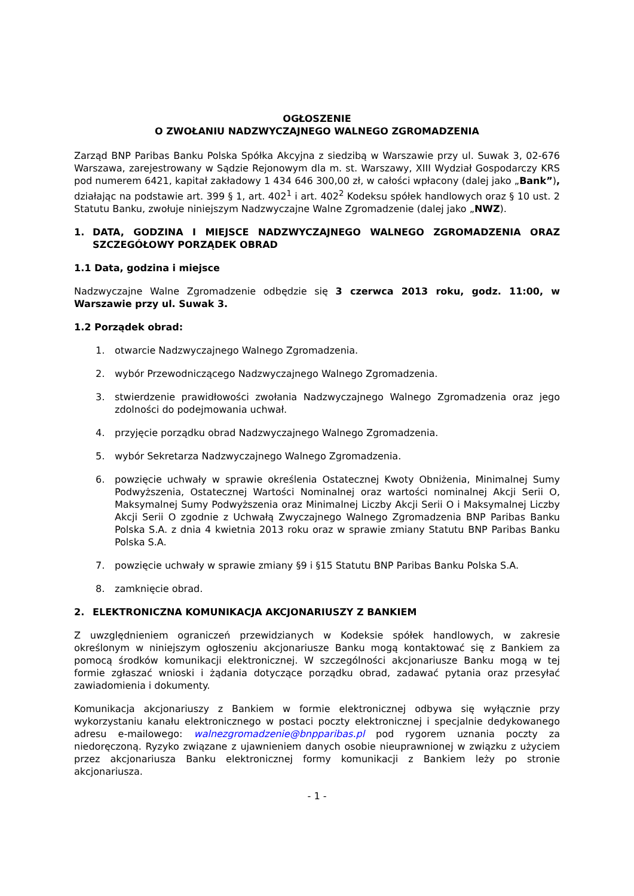OGŁOSZENIE
O ZWOŁANIU NADZWYCZAJNEGO WALNEGO ZGROMADZENIA
Zarząd BNP Paribas Banku Polska Spółka Akcyjna z siedzibą w Warszawie przy ul. Suwak 3, 02-676 Warszawa, zarejestrowany w Sądzie Rejonowym dla m. st. Warszawy, XIII Wydział Gospodarczy KRS pod numerem 6421, kapitał zakładowy 1 434 646 300,00 zł, w całości wpłacony (dalej jako „Bank”), działając na podstawie art. 399 § 1, art. 402<sup>1</sup> i art. 402<sup>2</sup> Kodeksu spółek handlowych oraz § 10 ust. 2 Statutu Banku, zwołuje niniejszym Nadzwyczajne Walne Zgromadzenie (dalej jako „NWZ).
1. DATA, GODZINA I MIEJSCE NADZWYCZAJNEGO WALNEGO ZGROMADZENIA ORAZ SZCZEGÓŁOWY PORZĄDEK OBRAD
1.1 Data, godzina i miejsce
Nadzwyczajne Walne Zgromadzenie odbędzie się 3 czerwca 2013 roku, godz. 11:00, w Warszawie przy ul. Suwak 3.
1.2 Porządek obrad:
1. otwarcie Nadzwyczajnego Walnego Zgromadzenia.
2. wybór Przewodniczącego Nadzwyczajnego Walnego Zgromadzenia.
3. stwierdzenie prawidłowości zwołania Nadzwyczajnego Walnego Zgromadzenia oraz jego zdolności do podejmowania uchwał.
4. przyjęcie porządku obrad Nadzwyczajnego Walnego Zgromadzenia.
5. wybór Sekretarza Nadzwyczajnego Walnego Zgromadzenia.
6. powzięcie uchwały w sprawie określenia Ostatecznej Kwoty Obniżenia, Minimalnej Sumy Podwyższenia, Ostatecznej Wartości Nominalnej oraz wartości nominalnej Akcji Serii O, Maksymalnej Sumy Podwyższenia oraz Minimalnej Liczby Akcji Serii O i Maksymalnej Liczby Akcji Serii O zgodnie z Uchwałą Zwyczajnego Walnego Zgromadzenia BNP Paribas Banku Polska S.A. z dnia 4 kwietnia 2013 roku oraz w sprawie zmiany Statutu BNP Paribas Banku Polska S.A.
7. powzięcie uchwały w sprawie zmiany §9 i §15 Statutu BNP Paribas Banku Polska S.A.
8. zamknięcie obrad.
2. ELEKTRONICZNA KOMUNIKACJA AKCJONARIUSZY Z BANKIEM
Z uwzględnieniem ograniczeń przewidzianych w Kodeksie spółek handlowych, w zakresie określonym w niniejszym ogłoszeniu akcjonariusze Banku mogą kontaktować się z Bankiem za pomocą środków komunikacji elektronicznej. W szczególności akcjonariusze Banku mogą w tej formie zgłaszać wnioski i żądania dotyczące porządku obrad, zadawać pytania oraz przesyłać zawiadomienia i dokumenty.
Komunikacja akcjonariuszy z Bankiem w formie elektronicznej odbywa się wyłącznie przy wykorzystaniu kanału elektronicznego w postaci poczty elektronicznej i specjalnie dedykowanego adresu e-mailowego: walnezgromadzenie@bnpparibas.pl pod rygorem uznania poczty za niedoręczoną. Ryzyko związane z ujawnieniem danych osobie nieuprawnionej w związku z użyciem przez akcjonariusza Banku elektronicznej formy komunikacji z Bankiem leży po stronie akcjonariusza.
- 1 -